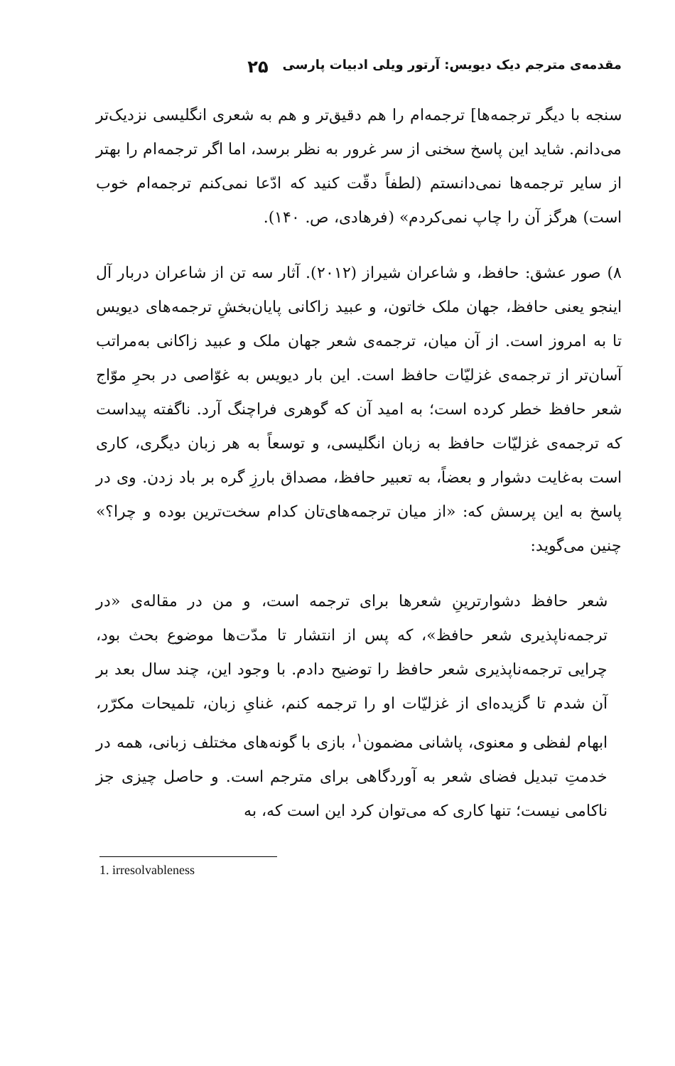مقدمه‌ی مترجم دیک دیویس: آرتور ویلی ادبیات پارسی ۲۵
سنجه با دیگر ترجمه‌ها] ترجمه‌ام را هم دقیق‌تر و هم به شعری انگلیسی نزدیک‌تر می‌دانم. شاید این پاسخ سخنی از سر غرور به نظر برسد، اما اگر ترجمه‌ام را بهتر از سایر ترجمه‌ها نمی‌دانستم (لطفاً دقّت کنید که ادّعا نمی‌کنم ترجمه‌ام خوب است) هرگز آن را چاپ نمی‌کردم» (فرهادی، ص. ۱۴۰).
۸) صور عشق: حافظ، و شاعران شیراز (۲۰۱۲). آثار سه تن از شاعران دربار آل اینجو یعنی حافظ، جهان ملک خاتون، و عبید زاکانی پایان‌بخشِ ترجمه‌های دیویس تا به امروز است. از آن میان، ترجمه‌ی شعر جهان ملک و عبید زاکانی به‌مراتب آسان‌تر از ترجمه‌ی غزلیّات حافظ است. این بار دیویس به غوّاصی در بحرِ موّاج شعر حافظ خطر کرده است؛ به امید آن که گوهری فراچنگ آرد. ناگفته پیداست که ترجمه‌ی غزلیّات حافظ به زبان انگلیسی، و توسعاً به هر زبان دیگری، کاری است به‌غایت دشوار و بعضاً، به تعبیر حافظ، مصداق بارزِ گره بر باد زدن. وی در پاسخ به این پرسش که: «از میان ترجمه‌های‌تان کدام سخت‌ترین بوده و چرا؟» چنین می‌گوید:
شعر حافظ دشوارترینِ شعرها برای ترجمه است، و من در مقاله‌ی «در ترجمه‌ناپذیری شعر حافظ»، که پس از انتشار تا مدّت‌ها موضوع بحث بود، چرایی ترجمه‌ناپذیری شعر حافظ را توضیح دادم. با وجود این، چند سال بعد بر آن شدم تا گزیده‌ای از غزلیّات او را ترجمه کنم، غنایِ زبان، تلمیحات مکرّر، ابهام لفظی و معنوی، پاشانی مضمون<sup>۱</sup>، بازی با گونه‌های مختلف زبانی، همه در خدمتِ تبدیل فضای شعر به آوردگاهی برای مترجم است. و حاصل چیزی جز ناکامی نیست؛ تنها کاری که می‌توان کرد این است که، به
1. irresolvableness